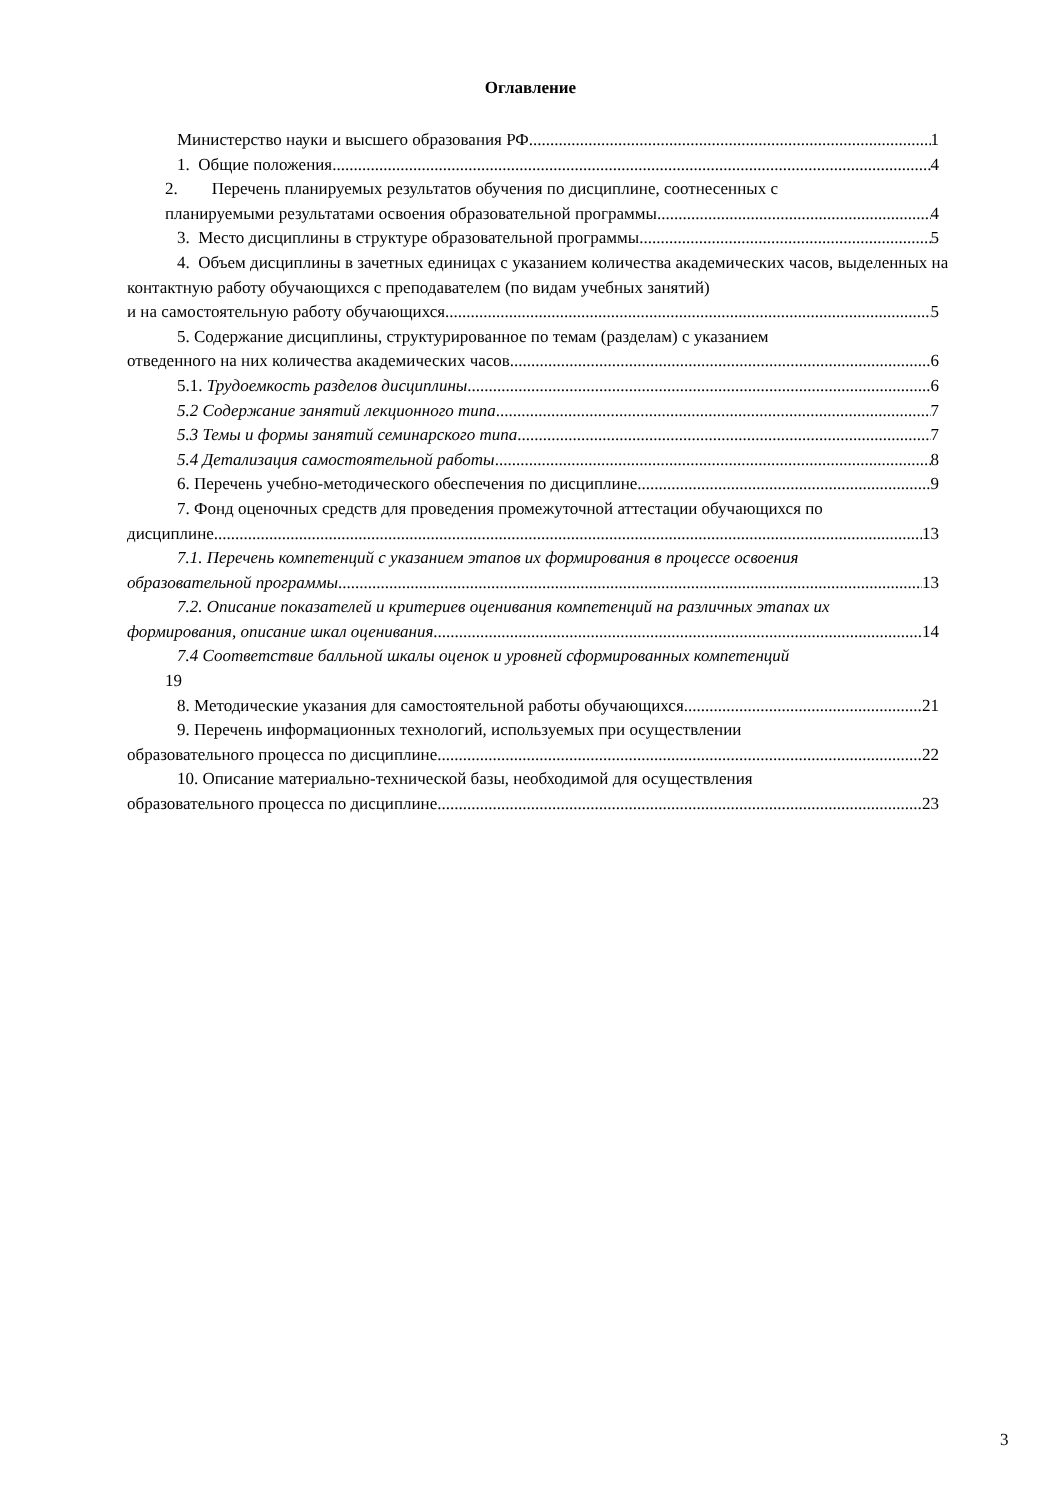Оглавление
Министерство науки и высшего образования РФ 1
1. Общие положения 4
2. Перечень планируемых результатов обучения по дисциплине, соотнесенных с
планируемыми результатами освоения образовательной программы 4
3. Место дисциплины в структуре образовательной программы 5
4. Объем дисциплины в зачетных единицах с указанием количества академических часов, выделенных на контактную работу обучающихся с преподавателем (по видам учебных занятий)
и на самостоятельную работу обучающихся 5
5. Содержание дисциплины, структурированное по темам (разделам) с указанием
отведенного на них количества академических часов 6
5.1. Трудоемкость разделов дисциплины 6
5.2 Содержание занятий лекционного типа 7
5.3 Темы и формы занятий семинарского типа 7
5.4 Детализация самостоятельной работы 8
6. Перечень учебно-методического обеспечения по дисциплине 9
7. Фонд оценочных средств для проведения промежуточной аттестации обучающихся по
дисциплине 13
7.1. Перечень компетенций с указанием этапов их формирования в процессе освоения
образовательной программы 13
7.2. Описание показателей и критериев оценивания компетенций на различных этапах их
формирования, описание шкал оценивания 14
7.4 Соответствие балльной шкалы оценок и уровней сформированных компетенций
19
8. Методические указания для самостоятельной работы обучающихся 21
9. Перечень информационных технологий, используемых при осуществлении
образовательного процесса по дисциплине 22
10. Описание материально-технической базы, необходимой для осуществления
образовательного процесса по дисциплине 23
3